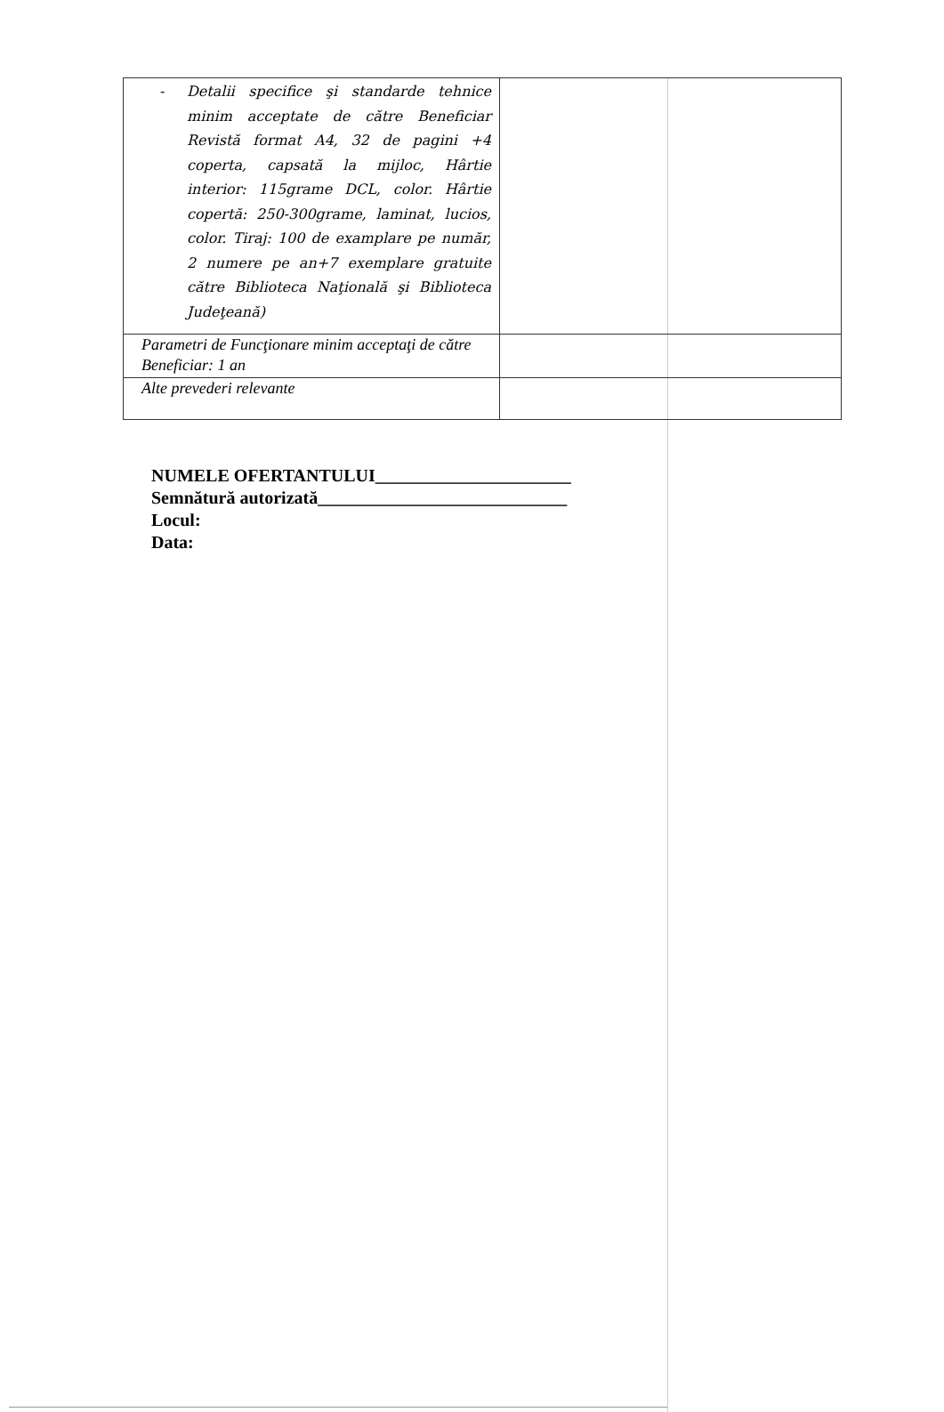| - Detalii specifice şi standarde tehnice minim acceptate de către Beneficiar Revistă format A4, 32 de pagini +4 coperta, capsată la mijloc, Hârtie interior: 115grame DCL, color. Hârtie copertă: 250-300grame, laminat, lucios, color. Tiraj: 100 de examplare pe număr, 2 numere pe an+7 exemplare gratuite către Biblioteca Naţională şi Biblioteca Judeţeană) | |
| Parametri de Funcţionare minim acceptaţi de către Beneficiar: 1 an | |
| Alte prevederi relevante | |
NUMELE OFERTANTULUI______________________
Semnătură autorizată____________________________
Locul:
Data: